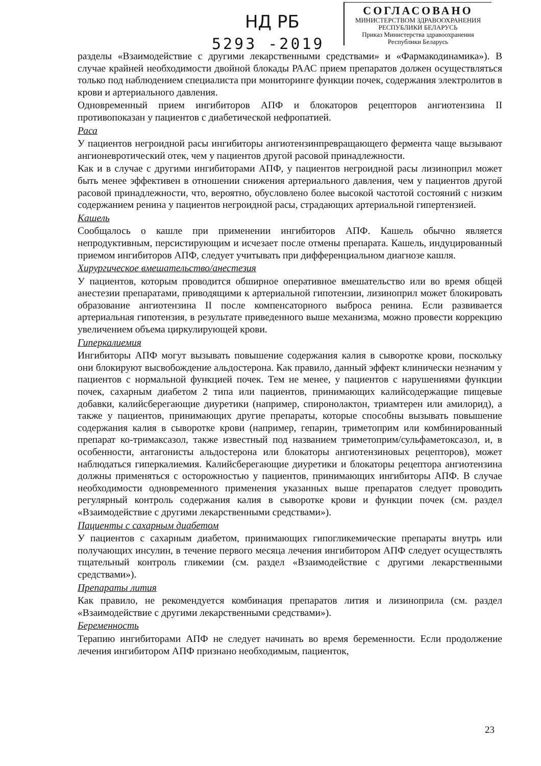НД РБ
5293 -2019
СОГЛАСОВАНО
МИНИСТЕРСТВОМ ЗДРАВООХРАНЕНИЯ
РЕСПУБЛИКИ БЕЛАРУСЬ
Приказ Министерства здравоохранения
Республики Беларусь
разделы «Взаимодействие с другими лекарственными средствами» и «Фармакодинамика»). В случае крайней необходимости двойной блокады РААС прием препаратов должен осуществляться только под наблюдением специалиста при мониторинге функции почек, содержания электролитов в крови и артериального давления.
Одновременный прием ингибиторов АПФ и блокаторов рецепторов ангиотензина II противопоказан у пациентов с диабетической нефропатией.
Раса
У пациентов негроидной расы ингибиторы ангиотензинпревращающего фермента чаще вызывают ангионевротический отек, чем у пациентов другой расовой принадлежности.
Как и в случае с другими ингибиторами АПФ, у пациентов негроидной расы лизиноприл может быть менее эффективен в отношении снижения артериального давления, чем у пациентов другой расовой принадлежности, что, вероятно, обусловлено более высокой частотой состояний с низким содержанием ренина у пациентов негроидной расы, страдающих артериальной гипертензией.
Кашель
Сообщалось о кашле при применении ингибиторов АПФ. Кашель обычно является непродуктивным, персистирующим и исчезает после отмены препарата. Кашель, индуцированный приемом ингибиторов АПФ, следует учитывать при дифференциальном диагнозе кашля.
Хирургическое вмешательство/анестезия
У пациентов, которым проводится обширное оперативное вмешательство или во время общей анестезии препаратами, приводящими к артериальной гипотензии, лизиноприл может блокировать образование ангиотензина II после компенсаторного выброса ренина. Если развивается артериальная гипотензия, в результате приведенного выше механизма, можно провести коррекцию увеличением объема циркулирующей крови.
Гиперкалиемия
Ингибиторы АПФ могут вызывать повышение содержания калия в сыворотке крови, поскольку они блокируют высвобождение альдостерона. Как правило, данный эффект клинически незначим у пациентов с нормальной функцией почек. Тем не менее, у пациентов с нарушениями функции почек, сахарным диабетом 2 типа или пациентов, принимающих калийсодержащие пищевые добавки, калийсберегающие диуретики (например, спиронолактон, триамтерен или амилорид), а также у пациентов, принимающих другие препараты, которые способны вызывать повышение содержания калия в сыворотке крови (например, гепарин, триметоприм или комбинированный препарат ко-тримаксазол, также известный под названием триметоприм/сульфаметоксазол, и, в особенности, антагонисты альдостерона или блокаторы ангиотензиновых рецепторов), может наблюдаться гиперкалиемия. Калийсберегающие диуретики и блокаторы рецептора ангиотензина должны применяться с осторожностью у пациентов, принимающих ингибиторы АПФ. В случае необходимости одновременного применения указанных выше препаратов следует проводить регулярный контроль содержания калия в сыворотке крови и функции почек (см. раздел «Взаимодействие с другими лекарственными средствами»).
Пациенты с сахарным диабетом
У пациентов с сахарным диабетом, принимающих гипогликемические препараты внутрь или получающих инсулин, в течение первого месяца лечения ингибитором АПФ следует осуществлять тщательный контроль гликемии (см. раздел «Взаимодействие с другими лекарственными средствами»).
Препараты лития
Как правило, не рекомендуется комбинация препаратов лития и лизиноприла (см. раздел «Взаимодействие с другими лекарственными средствами»).
Беременность
Терапию ингибиторами АПФ не следует начинать во время беременности. Если продолжение лечения ингибитором АПФ признано необходимым, пациенток,
23